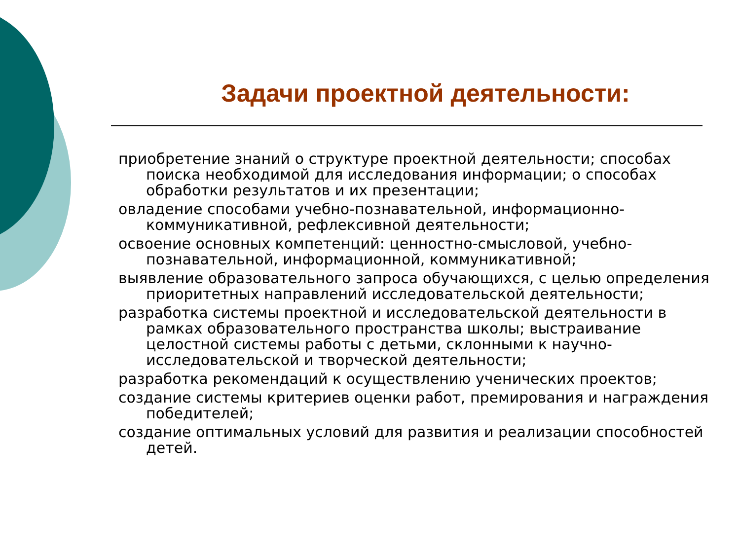Задачи проектной деятельности:
приобретение знаний о структуре проектной деятельности; способах поиска необходимой для исследования информации; о способах обработки результатов и их презентации;
овладение способами учебно-познавательной, информационно-коммуникативной, рефлексивной деятельности;
освоение основных компетенций: ценностно-смысловой, учебно-познавательной, информационной, коммуникативной;
выявление образовательного запроса обучающихся, с целью определения приоритетных направлений исследовательской деятельности;
разработка системы проектной и исследовательской деятельности в рамках образовательного пространства школы; выстраивание целостной системы работы с детьми, склонными к научно-исследовательской и творческой деятельности;
разработка рекомендаций к осуществлению ученических проектов;
создание системы критериев оценки работ, премирования и награждения победителей;
создание оптимальных условий для развития и реализации способностей детей.